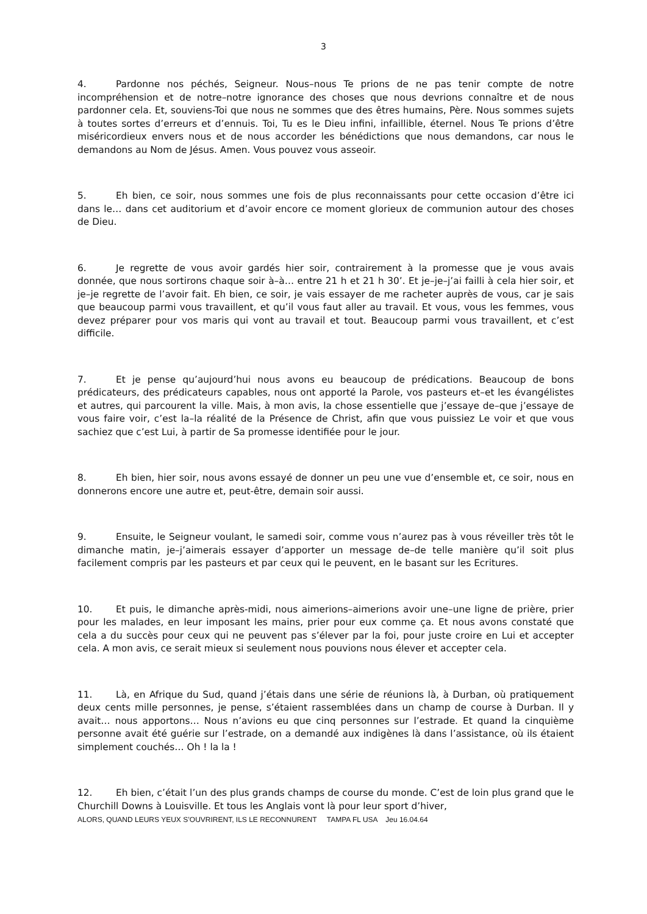3
4. Pardonne nos péchés, Seigneur. Nous–nous Te prions de ne pas tenir compte de notre incompréhension et de notre–notre ignorance des choses que nous devrions connaître et de nous pardonner cela. Et, souviens-Toi que nous ne sommes que des êtres humains, Père. Nous sommes sujets à toutes sortes d’erreurs et d’ennuis. Toi, Tu es le Dieu infini, infaillible, éternel. Nous Te prions d’être miséricordieux envers nous et de nous accorder les bénédictions que nous demandons, car nous le demandons au Nom de Jésus. Amen. Vous pouvez vous asseoir.
5. Eh bien, ce soir, nous sommes une fois de plus reconnaissants pour cette occasion d’être ici dans le… dans cet auditorium et d’avoir encore ce moment glorieux de communion autour des choses de Dieu.
6. Je regrette de vous avoir gardés hier soir, contrairement à la promesse que je vous avais donnée, que nous sortirons chaque soir à–à… entre 21 h et 21 h 30’. Et je–je–j’ai failli à cela hier soir, et je–je regrette de l’avoir fait. Eh bien, ce soir, je vais essayer de me racheter auprès de vous, car je sais que beaucoup parmi vous travaillent, et qu’il vous faut aller au travail. Et vous, vous les femmes, vous devez préparer pour vos maris qui vont au travail et tout. Beaucoup parmi vous travaillent, et c’est difficile.
7. Et je pense qu’aujourd’hui nous avons eu beaucoup de prédications. Beaucoup de bons prédicateurs, des prédicateurs capables, nous ont apporté la Parole, vos pasteurs et–et les évangélistes et autres, qui parcourent la ville. Mais, à mon avis, la chose essentielle que j’essaye de–que j’essaye de vous faire voir, c’est la–la réalité de la Présence de Christ, afin que vous puissiez Le voir et que vous sachiez que c’est Lui, à partir de Sa promesse identifiée pour le jour.
8. Eh bien, hier soir, nous avons essayé de donner un peu une vue d’ensemble et, ce soir, nous en donnerons encore une autre et, peut-être, demain soir aussi.
9. Ensuite, le Seigneur voulant, le samedi soir, comme vous n’aurez pas à vous réveiller très tôt le dimanche matin, je–j’aimerais essayer d’apporter un message de–de telle manière qu’il soit plus facilement compris par les pasteurs et par ceux qui le peuvent, en le basant sur les Ecritures.
10. Et puis, le dimanche après-midi, nous aimerions–aimerions avoir une–une ligne de prière, prier pour les malades, en leur imposant les mains, prier pour eux comme ça. Et nous avons constaté que cela a du succès pour ceux qui ne peuvent pas s’élever par la foi, pour juste croire en Lui et accepter cela. A mon avis, ce serait mieux si seulement nous pouvions nous élever et accepter cela.
11. Là, en Afrique du Sud, quand j’étais dans une série de réunions là, à Durban, où pratiquement deux cents mille personnes, je pense, s’étaient rassemblées dans un champ de course à Durban. Il y avait… nous apportons… Nous n’avions eu que cinq personnes sur l’estrade. Et quand la cinquième personne avait été guérie sur l’estrade, on a demandé aux indigènes là dans l’assistance, où ils étaient simplement couchés… Oh ! la la !
12. Eh bien, c’était l’un des plus grands champs de course du monde. C’est de loin plus grand que le Churchill Downs à Louisville. Et tous les Anglais vont là pour leur sport d’hiver,
ALORS, QUAND LEURS YEUX S’OUVRIRENT, ILS LE RECONNURENT TAMPA FL USA Jeu 16.04.64